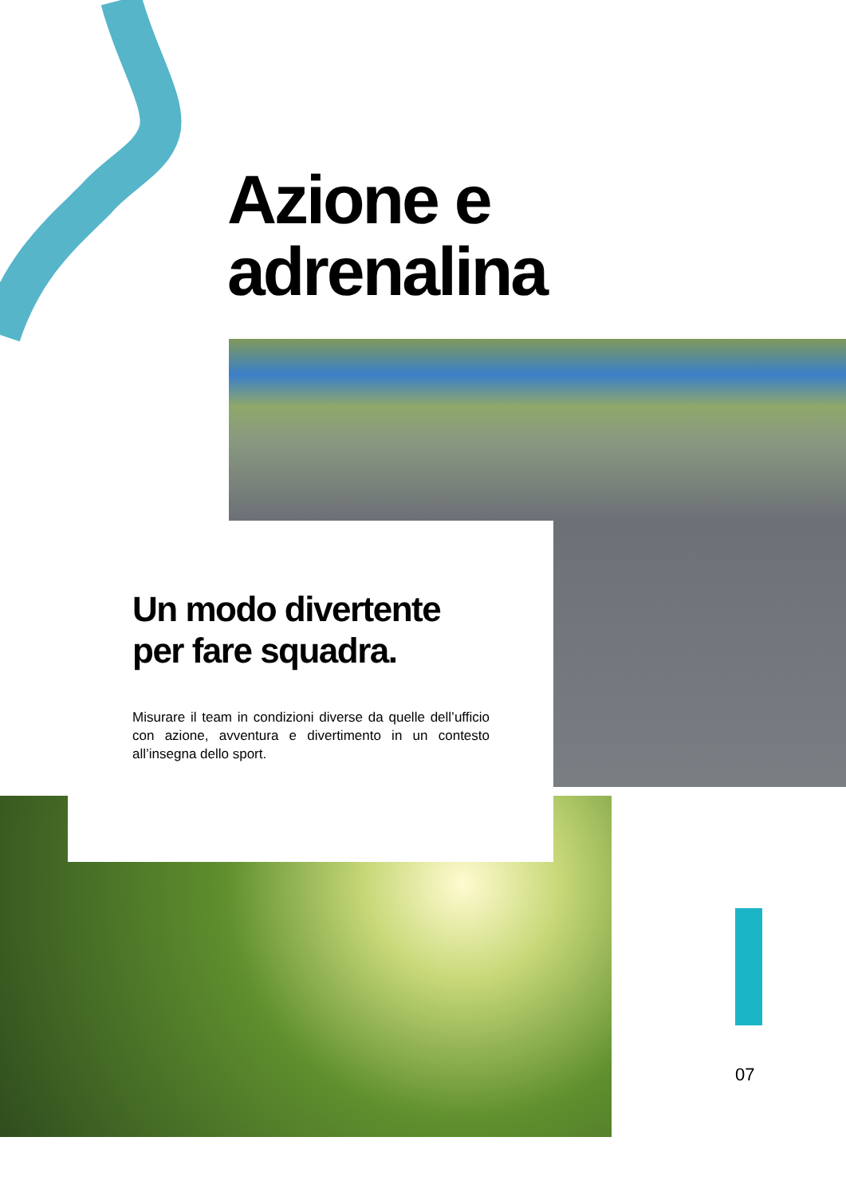Azione e
adrenalina
Un modo divertente per fare squadra.
Misurare il team in condizioni diverse da quelle dell’ufficio con azione, avventura e divertimento in un contesto all’insegna dello sport.
07